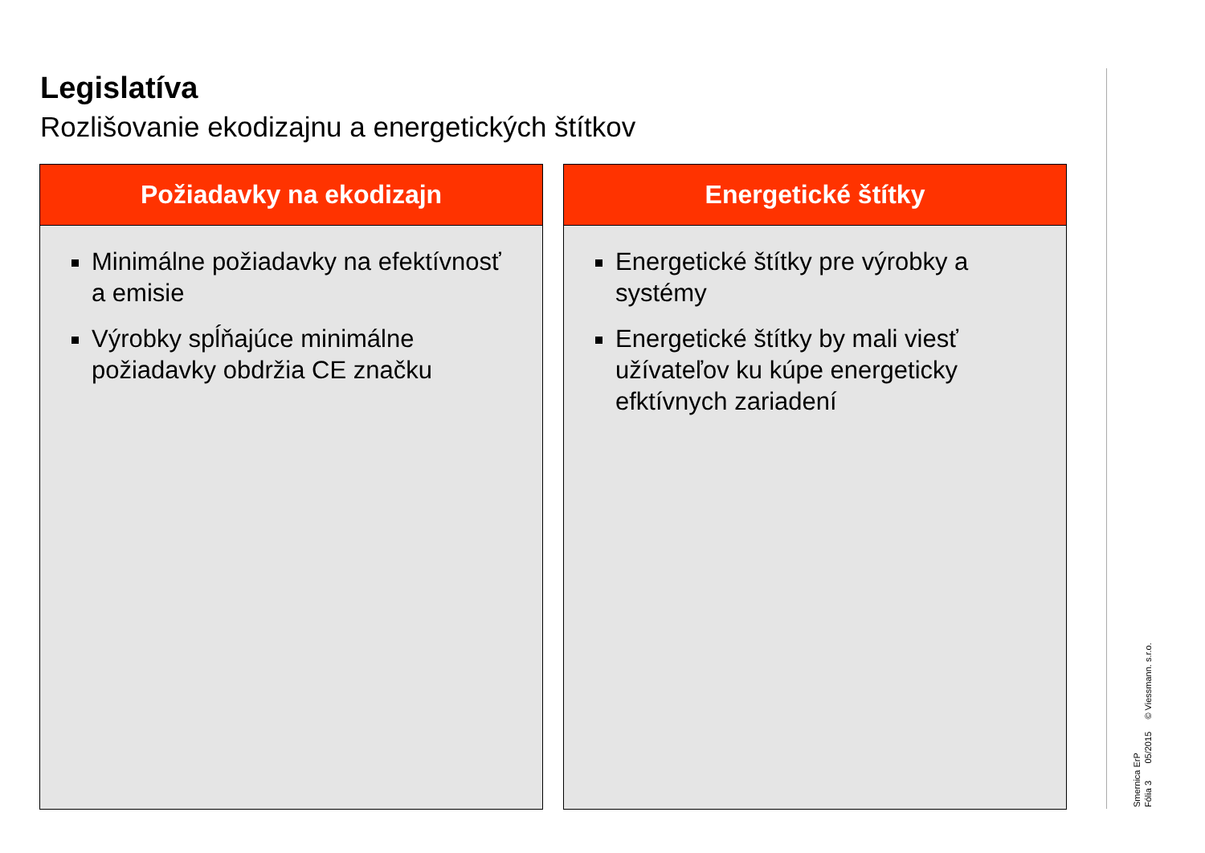Legislatíva
Rozlišovanie ekodizajnu a energetických štítkov
Požiadavky na ekodizajn
Minimálne požiadavky na efektívnosť a emisie
Výrobky spĺňajúce minimálne požiadavky obdržia CE značku
Energetické štítky
Energetické štítky pre výrobky a systémy
Energetické štítky by mali viesť užívateľov ku kúpe energeticky efktívnych zariadení
Smernica ErP
Fólia 3 05/2015 © Viessmann. s.r.o.